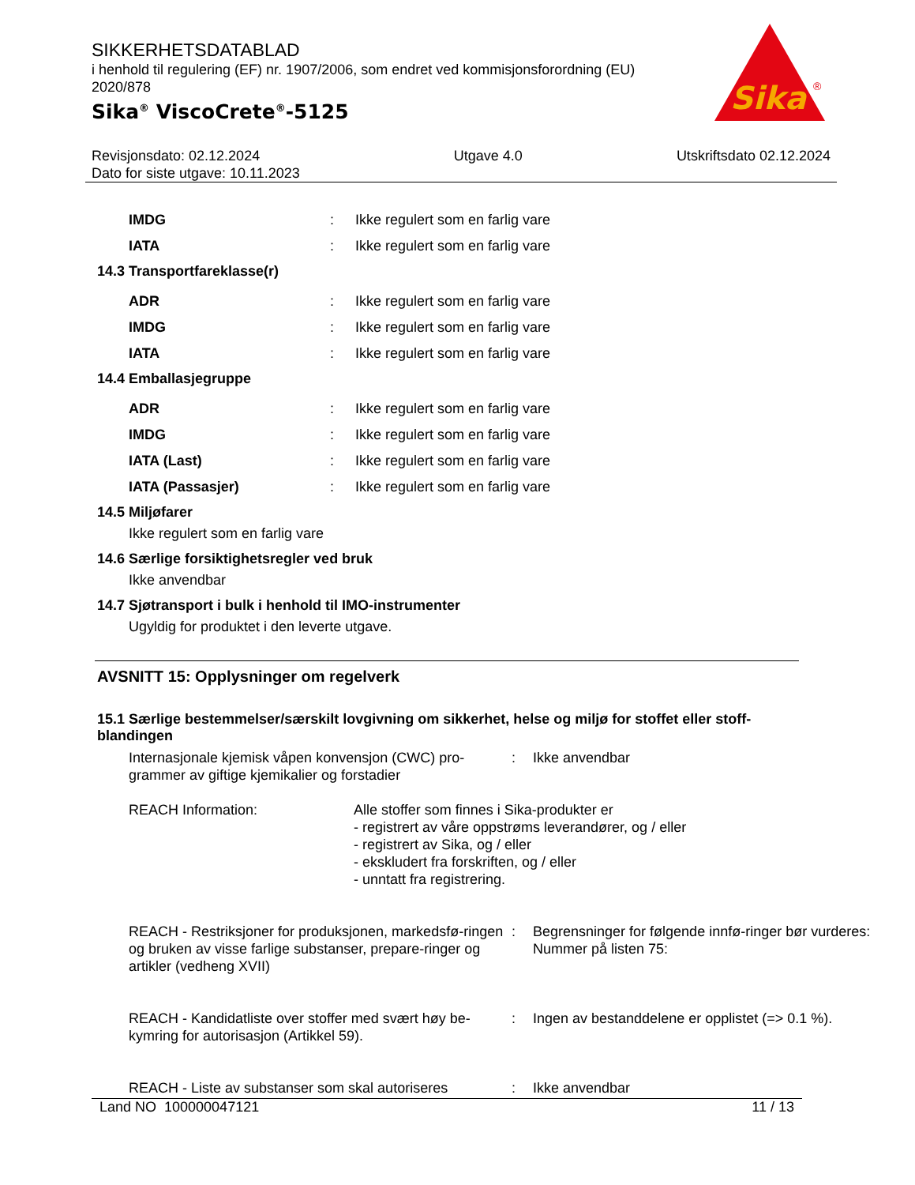SIKKERHETSDATABLAD
i henhold til regulering (EF) nr. 1907/2006, som endret ved kommisjonsforordning (EU) 2020/878
Sika<sup>®</sup> ViscoCrete<sup>®</sup>-5125
Sika
®
Revisjonsdato: 02.12.2024
Dato for siste utgave: 10.11.2023
Utgave 4.0 Utskriftsdato 02.12.2024
IMDG : Ikke regulert som en farlig vare
IATA : Ikke regulert som en farlig vare
14.3 Transportfareklasse(r)
ADR : Ikke regulert som en farlig vare
IMDG : Ikke regulert som en farlig vare
IATA : Ikke regulert som en farlig vare
14.4 Emballasjegruppe
ADR : Ikke regulert som en farlig vare
IMDG : Ikke regulert som en farlig vare
IATA (Last) : Ikke regulert som en farlig vare
IATA (Passasjer) : Ikke regulert som en farlig vare
14.5 Miljøfarer
Ikke regulert som en farlig vare
14.6 Særlige forsiktighetsregler ved bruk
Ikke anvendbar
14.7 Sjøtransport i bulk i henhold til IMO-instrumenter
Ugyldig for produktet i den leverte utgave.
AVSNITT 15: Opplysninger om regelverk
15.1 Særlige bestemmelser/særskilt lovgivning om sikkerhet, helse og miljø for stoffet eller stoff-blandingen
Internasjonale kjemisk våpen konvensjon (CWC) pro-grammer av giftige kjemikalier og forstadier
: Ikke anvendbar
REACH Information: Alle stoffer som finnes i Sika-produkter er
- registrert av våre oppstrøms leverandører, og / eller
- registrert av Sika, og / eller
- ekskludert fra forskriften, og / eller
- unntatt fra registrering.
REACH - Restriksjoner for produksjonen, markedsfø-ringen og bruken av visse farlige substanser, prepare-ringer og artikler (vedheng XVII)
: Begrensninger for følgende innfø-ringer bør vurderes:
Nummer på listen 75:
REACH - Kandidatliste over stoffer med svært høy be-kymring for autorisasjon (Artikkel 59).
: Ingen av bestanddelene er opplistet (=> 0.1 %).
REACH - Liste av substanser som skal autoriseres
: Ikke anvendbar
Land NO 100000047121 11 / 13